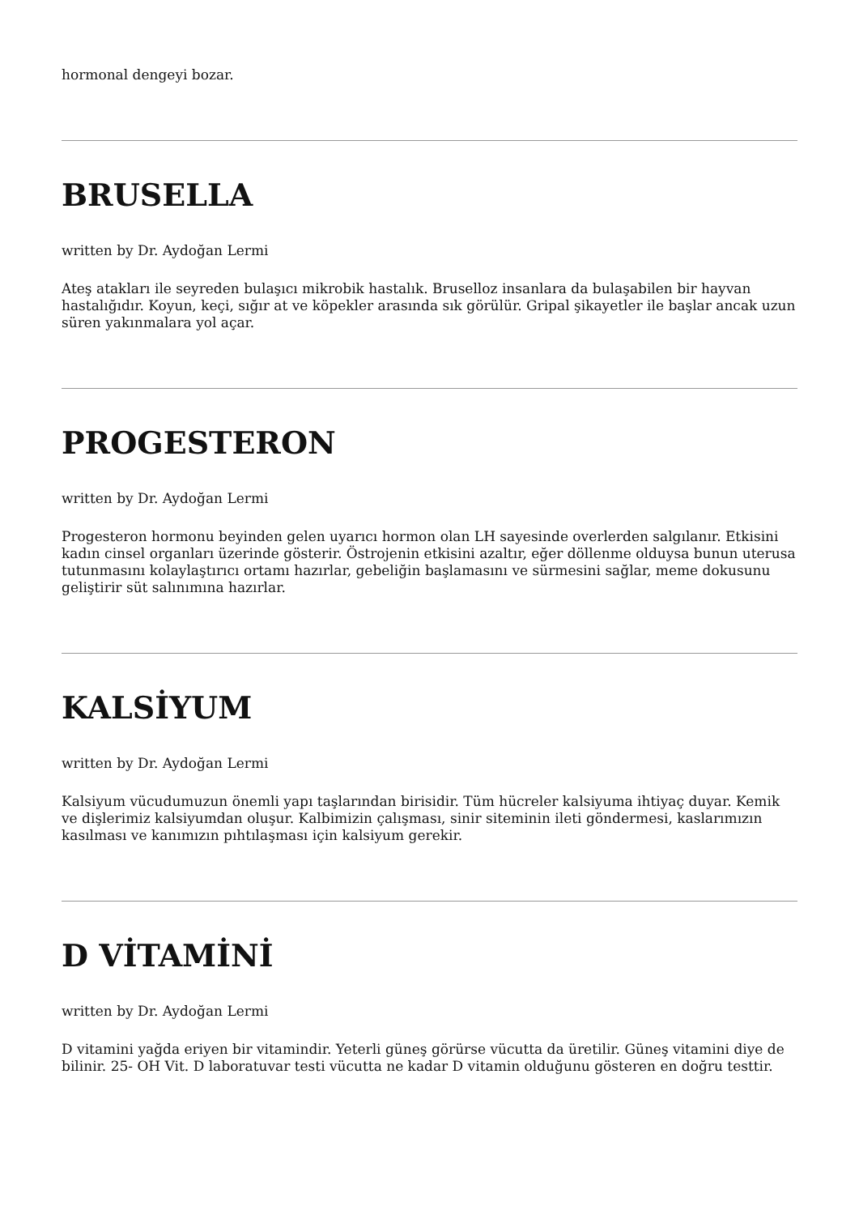hormonal dengeyi bozar.
BRUSELLA
written by Dr. Aydoğan Lermi
Ateş atakları ile seyreden bulaşıcı mikrobik hastalık. Bruselloz insanlara da bulaşabilen bir hayvan hastalığıdır. Koyun, keçi, sığır at ve köpekler arasında sık görülür. Gripal şikayetler ile başlar ancak uzun süren yakınmalara yol açar.
PROGESTERON
written by Dr. Aydoğan Lermi
Progesteron hormonu beyinden gelen uyarıcı hormon olan LH sayesinde overlerden salgılanır. Etkisini kadın cinsel organları üzerinde gösterir. Östrojenin etkisini azaltır, eğer döllenme olduysa bunun uterusa tutunmasını kolaylaştırıcı ortamı hazırlar, gebeliğin başlamasını ve sürmesini sağlar, meme dokusunu geliştirir süt salınımına hazırlar.
KALSİYUM
written by Dr. Aydoğan Lermi
Kalsiyum vücudumuzun önemli yapı taşlarından birisidir. Tüm hücreler kalsiyuma ihtiyaç duyar. Kemik ve dişlerimiz kalsiyumdan oluşur. Kalbimizin çalışması, sinir siteminin ileti göndermesi, kaslarımızın kasılması ve kanımızın pıhtılaşması için kalsiyum gerekir.
D VİTAMİNİ
written by Dr. Aydoğan Lermi
D vitamini yağda eriyen bir vitamindir. Yeterli güneş görürse vücutta da üretilir. Güneş vitamini diye de bilinir. 25- OH Vit. D laboratuvar testi vücutta ne kadar D vitamin olduğunu gösteren en doğru testtir.